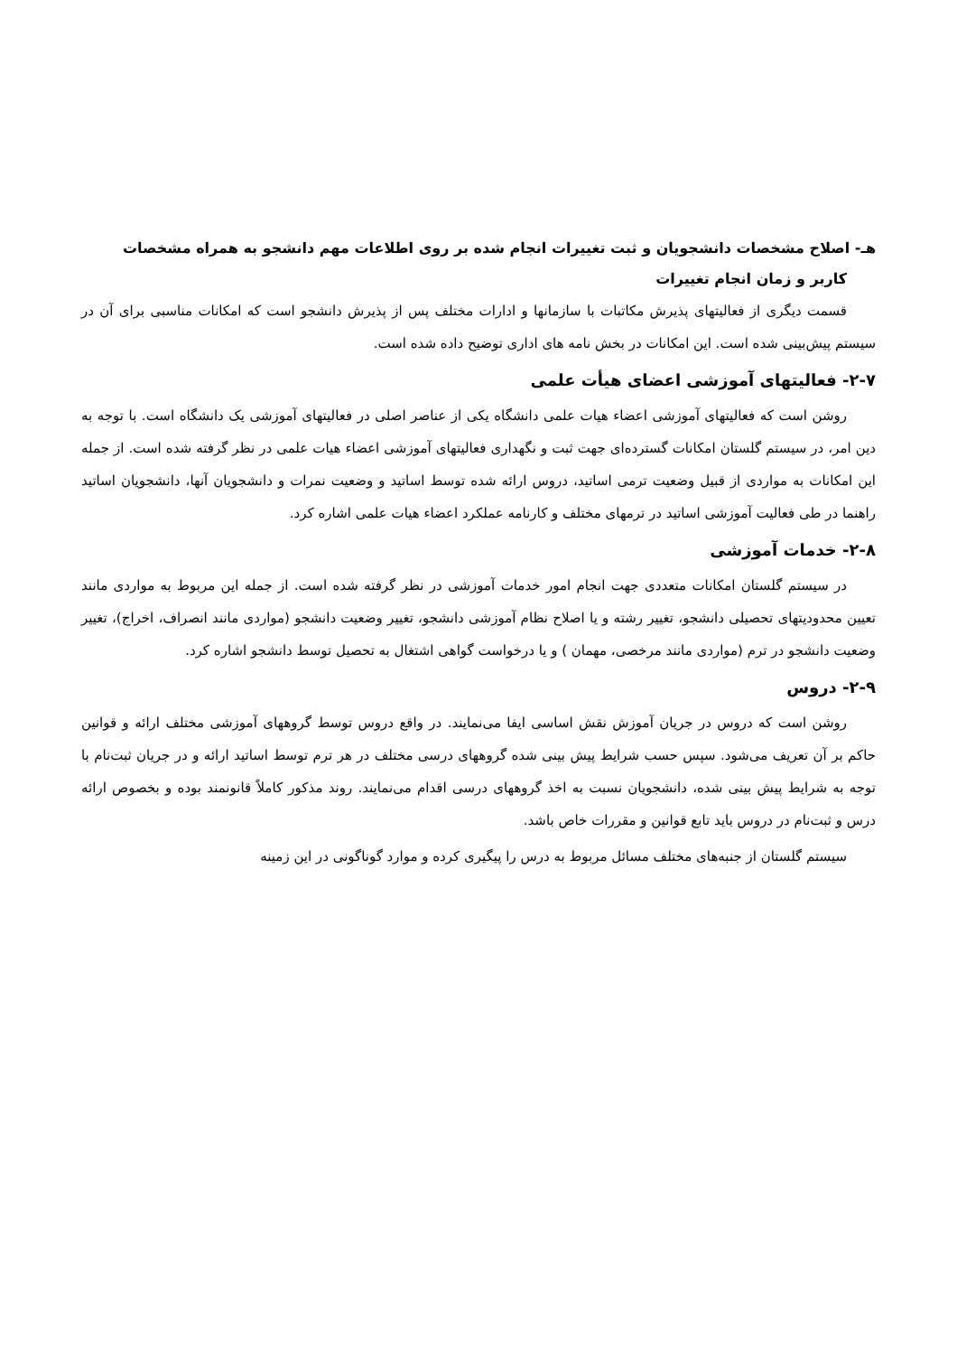هـ- اصلاح مشخصات دانشجويان و ثبت تغييرات انجام شده بر روی اطلاعات مهم دانشجو به همراه مشخصات
کاربر و زمان انجام تغييرات
قسمت ديگری از فعاليتهای پذيرش مکاتبات با سازمانها و ادارات مختلف پس از پذيرش دانشجو است که امکانات مناسبی برای آن در سيستم پيش‌بينی شده است. اين امکانات در بخش نامه های اداری توضيح داده شده است.
۲-۷- فعاليتهای آموزشی اعضای هيأت علمی
روشن است که فعاليتهای آموزشی اعضاء هيات علمی دانشگاه يکی از عناصر اصلی در فعاليتهای آموزشی يک دانشگاه است. با توجه به دين امر، در سيستم گلستان امکانات گسترده‌ای جهت ثبت و نگهداری فعاليتهای آموزشی اعضاء هيات علمی در نظر گرفته شده است. از جمله اين امکانات به مواردی از قبيل وضعيت ترمی اساتيد، دروس ارائه شده توسط اساتيد و وضعيت نمرات و دانشجويان آنها، دانشجويان اساتيد راهنما در طی فعاليت آموزشی اساتيد در ترمهای مختلف و کارنامه عملکرد اعضاء هيات علمی اشاره کرد.
۲-۸- خدمات آموزشی
در سيستم گلستان امکانات متعددی جهت انجام امور خدمات آموزشی در نظر گرفته شده است. از جمله اين مربوط به مواردی مانند تعيين محدوديتهای تحصيلی دانشجو، تغيير رشته و يا اصلاح نظام آموزشی دانشجو، تغيير وضعيت دانشجو (مواردی مانند انصراف، اخراج)، تغيير وضعيت دانشجو در ترم (مواردی مانند مرخصی، مهمان ) و يا درخواست گواهی اشتغال به تحصيل توسط دانشجو اشاره کرد.
۲-۹- دروس
روشن است که دروس در جريان آموزش نقش اساسی ايفا می‌نمايند. در واقع دروس توسط گروههای آموزشی مختلف ارائه و قوانين حاکم بر آن تعريف می‌شود. سپس حسب شرايط پيش بينی شده گروههای درسی مختلف در هر ترم توسط اساتيد ارائه و در جريان ثبت‌نام با توجه به شرايط پيش بينی شده، دانشجويان نسبت به اخذ گروههای درسی اقدام می‌نمايند. روند مذکور کاملاً قانونمند بوده و بخصوص ارائه درس و ثبت‌نام در دروس بايد تابع قوانين و مقررات خاص باشد.
سيستم گلستان از جنبه‌های مختلف مسائل مربوط به درس را پيگيری کرده و موارد گوناگونی در اين زمينه